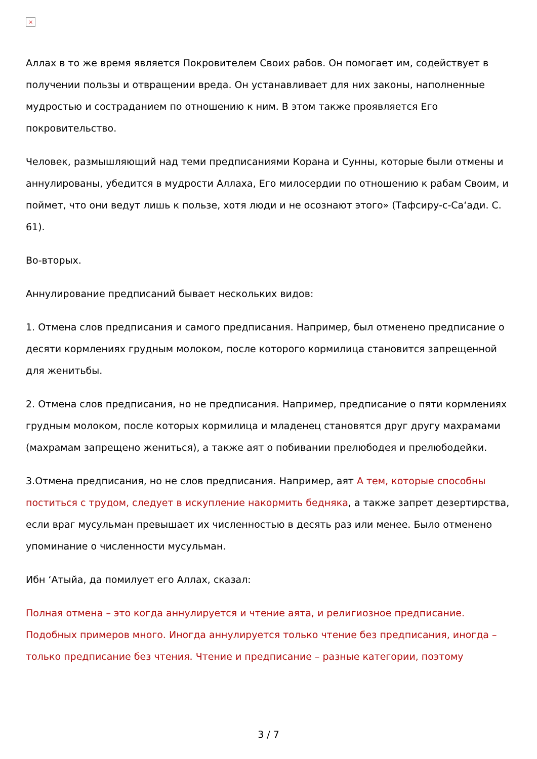×
Аллах в то же время является Покровителем Своих рабов. Он помогает им, содействует в получении пользы и отвращении вреда. Он устанавливает для них законы, наполненные мудростью и состраданием по отношению к ним. В этом также проявляется Его покровительство.
Человек, размышляющий над теми предписаниями Корана и Сунны, которые были отмены и аннулированы, убедится в мудрости Аллаха, Его милосердии по отношению к рабам Своим, и поймет, что они ведут лишь к пользе, хотя люди и не осознают этого» (Тафсиру-с-Са‘ади. С. 61).
Во-вторых.
Аннулирование предписаний бывает нескольких видов:
1. Отмена слов предписания и самого предписания. Например, был отменено предписание о десяти кормлениях грудным молоком, после которого кормилица становится запрещенной для женитьбы.
2. Отмена слов предписания, но не предписания. Например, предписание о пяти кормлениях грудным молоком, после которых кормилица и младенец становятся друг другу махрамами (махрамам запрещено жениться), а также аят о побивании прелюбодея и прелюбодейки.
3.Отмена предписания, но не слов предписания. Например, аят А тем, которые способны поститься с трудом, следует в искупление накормить бедняка, а также запрет дезертирства, если враг мусульман превышает их численностью в десять раз или менее. Было отменено упоминание о численности мусульман.
Ибн ‘Атыйа, да помилует его Аллах, сказал:
Полная отмена – это когда аннулируется и чтение аята, и религиозное предписание. Подобных примеров много. Иногда аннулируется только чтение без предписания, иногда – только предписание без чтения. Чтение и предписание – разные категории, поэтому
3 / 7